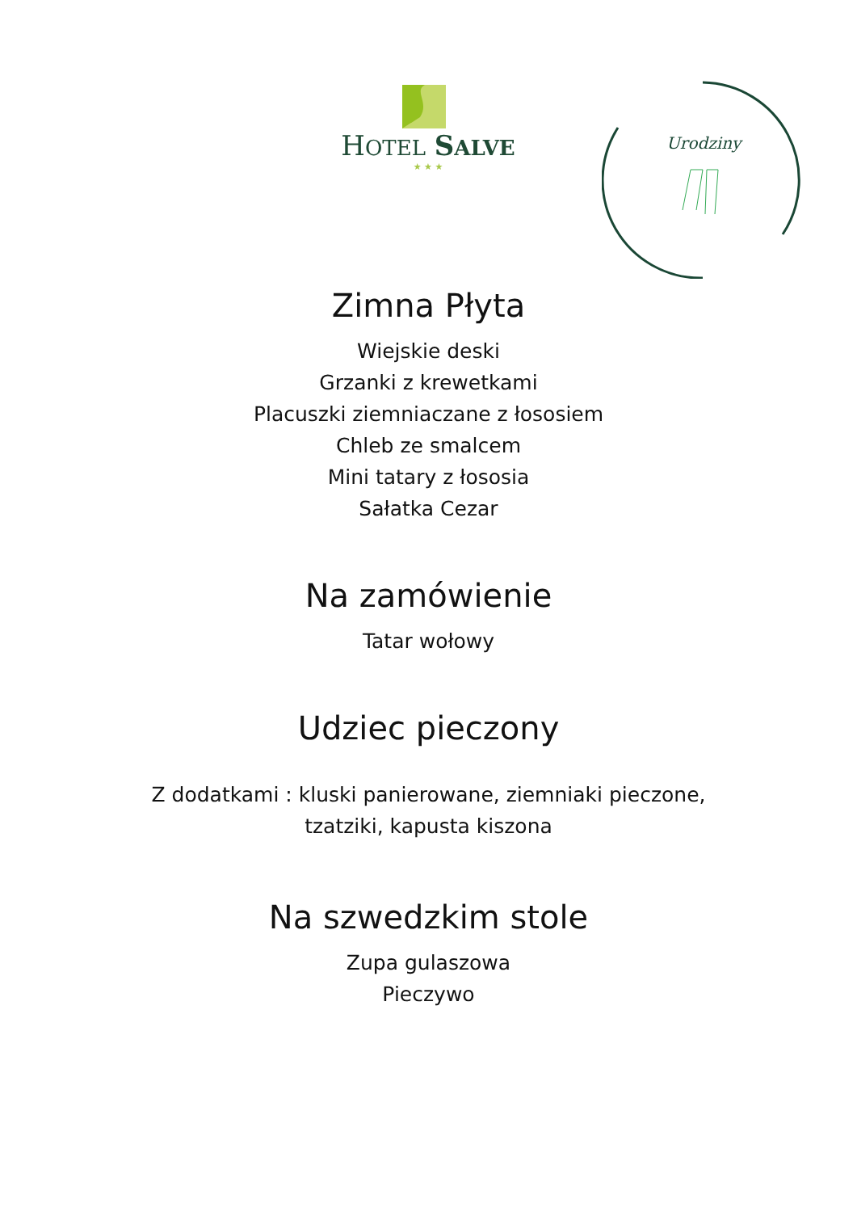HOTEL SALVE
★ ★ ★
Urodziny
Zimna Płyta
Wiejskie deski
Grzanki z krewetkami
Placuszki ziemniaczane z łososiem
Chleb ze smalcem
Mini tatary z łososia
Sałatka Cezar
Na zamówienie
Tatar wołowy
Udziec pieczony
Z dodatkami : kluski panierowane, ziemniaki pieczone,
tzatziki, kapusta kiszona
Na szwedzkim stole
Zupa gulaszowa
Pieczywo